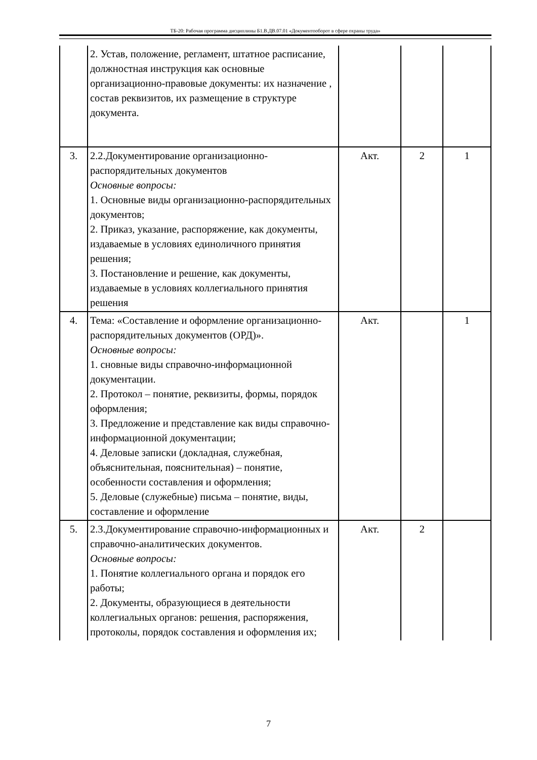ТБ-20: Рабочая программа дисциплины Б1.В.ДВ.07.01 «Документооборот в сфере охраны труда»
| | 2. Устав, положение, регламент, штатное расписание, должностная инструкция как основные организационно-правовые документы: их назначение , состав реквизитов, их размещение в структуре документа. | | | |
| 3. | 2.2.Документирование организационно-распорядительных документов Основные вопросы: 1. Основные виды организационно-распорядительных документов; 2. Приказ, указание, распоряжение, как документы, издаваемые в условиях единоличного принятия решения; 3. Постановление и решение, как документы, издаваемые в условиях коллегиального принятия решения | Акт. | 2 | 1 |
| 4. | Тема: «Составление и оформление организационно-распорядительных документов (ОРД)». Основные вопросы: 1. сновные виды справочно-информационной документации. 2. Протокол – понятие, реквизиты, формы, порядок оформления; 3. Предложение и представление как виды справочно-информационной документации; 4. Деловые записки (докладная, служебная, объяснительная, пояснительная) – понятие, особенности составления и оформления; 5. Деловые (служебные) письма – понятие, виды, составление и оформление | Акт. | | 1 |
| 5. | 2.3.Документирование справочно-информационных и справочно-аналитических документов. Основные вопросы: 1. Понятие коллегиального органа и порядок его работы; 2. Документы, образующиеся в деятельности коллегиальных органов: решения, распоряжения, протоколы, порядок составления и оформления их; | Акт. | 2 | |
7